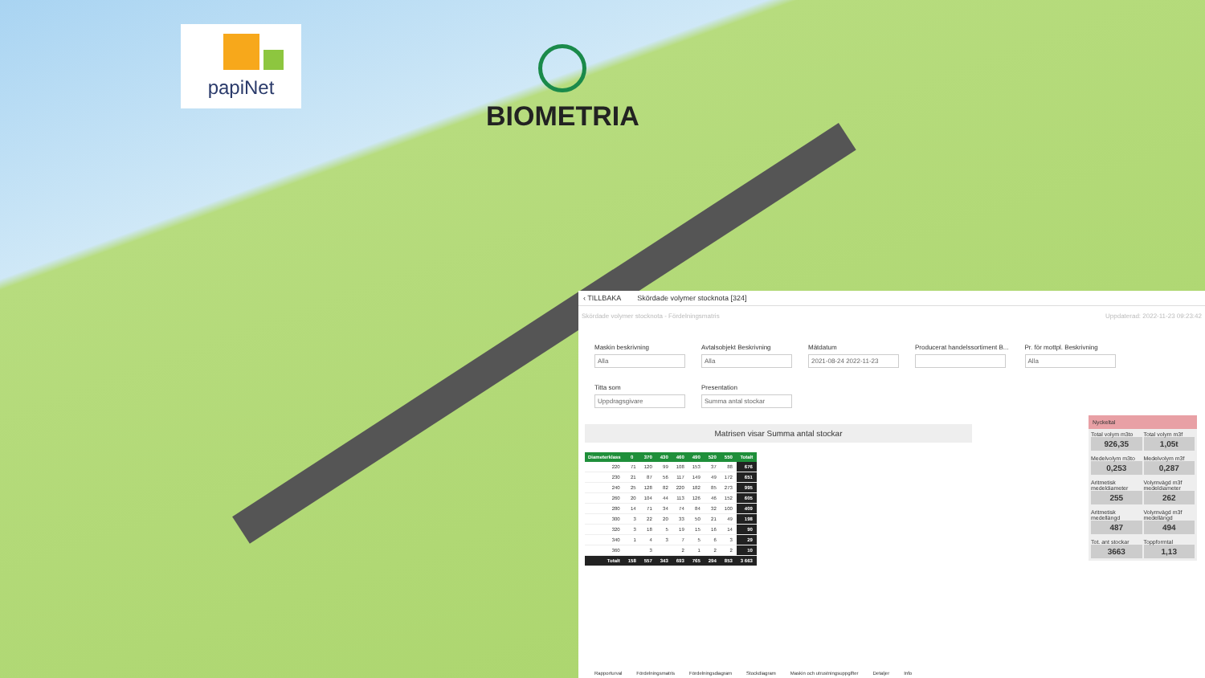papiNet
BIOMETRIA
‹ TILLBAKA Skördade volymer stocknota [324]
Skördade volymer stocknota - Fördelningsmatris Uppdaterad: 2022-11-23 09:23:42
Maskin beskrivning
Alla
Avtalsobjekt Beskrivning
Alla
Mätdatum
2021-08-24 2022-11-23
Producerat handelssortiment B...
Pr. för mottpl. Beskrivning
Alla
Titta som
Uppdragsgivare
Presentation
Summa antal stockar
Matrisen visar Summa antal stockar
| Diameterklass | 0 | 370 | 430 | 460 | 490 | 520 | 550 | Totalt |
| --- | --- | --- | --- | --- | --- | --- | --- | --- |
| 220 | 71 | 120 | 99 | 108 | 153 | 37 | 88 | 676 |
| 230 | 21 | 87 | 56 | 117 | 149 | 49 | 172 | 651 |
| 240 | 25 | 128 | 82 | 220 | 182 | 85 | 273 | 995 |
| 260 | 20 | 104 | 44 | 113 | 126 | 46 | 152 | 605 |
| 280 | 14 | 71 | 34 | 74 | 84 | 32 | 100 | 409 |
| 300 | 3 | 22 | 20 | 33 | 50 | 21 | 49 | 198 |
| 320 | 3 | 18 | 5 | 19 | 15 | 16 | 14 | 90 |
| 340 | 1 | 4 | 3 | 7 | 5 | 6 | 3 | 29 |
| 360 | | 3 | | 2 | 1 | 2 | 2 | 10 |
| Totalt | 158 | 557 | 343 | 693 | 765 | 294 | 853 | 3 663 |
Nyckeltal
Total volym m3to
926,35 Total volym m3f
1,05t
Medelvolym m3to
0,253 Medelvolym m3f
0,287
Aritmetisk medeldiameter
255 Volymvägd m3f medeldiameter
262
Aritmetisk medellängd
487 Volymvägd m3f medellängd
494
Tot. ant stockar
3663 Toppformtal
1,13
Rapporturval Fördelningsmatris Fördelningsdiagram Stockdiagram Maskin och utrustningsuppgifter Detaljer Info